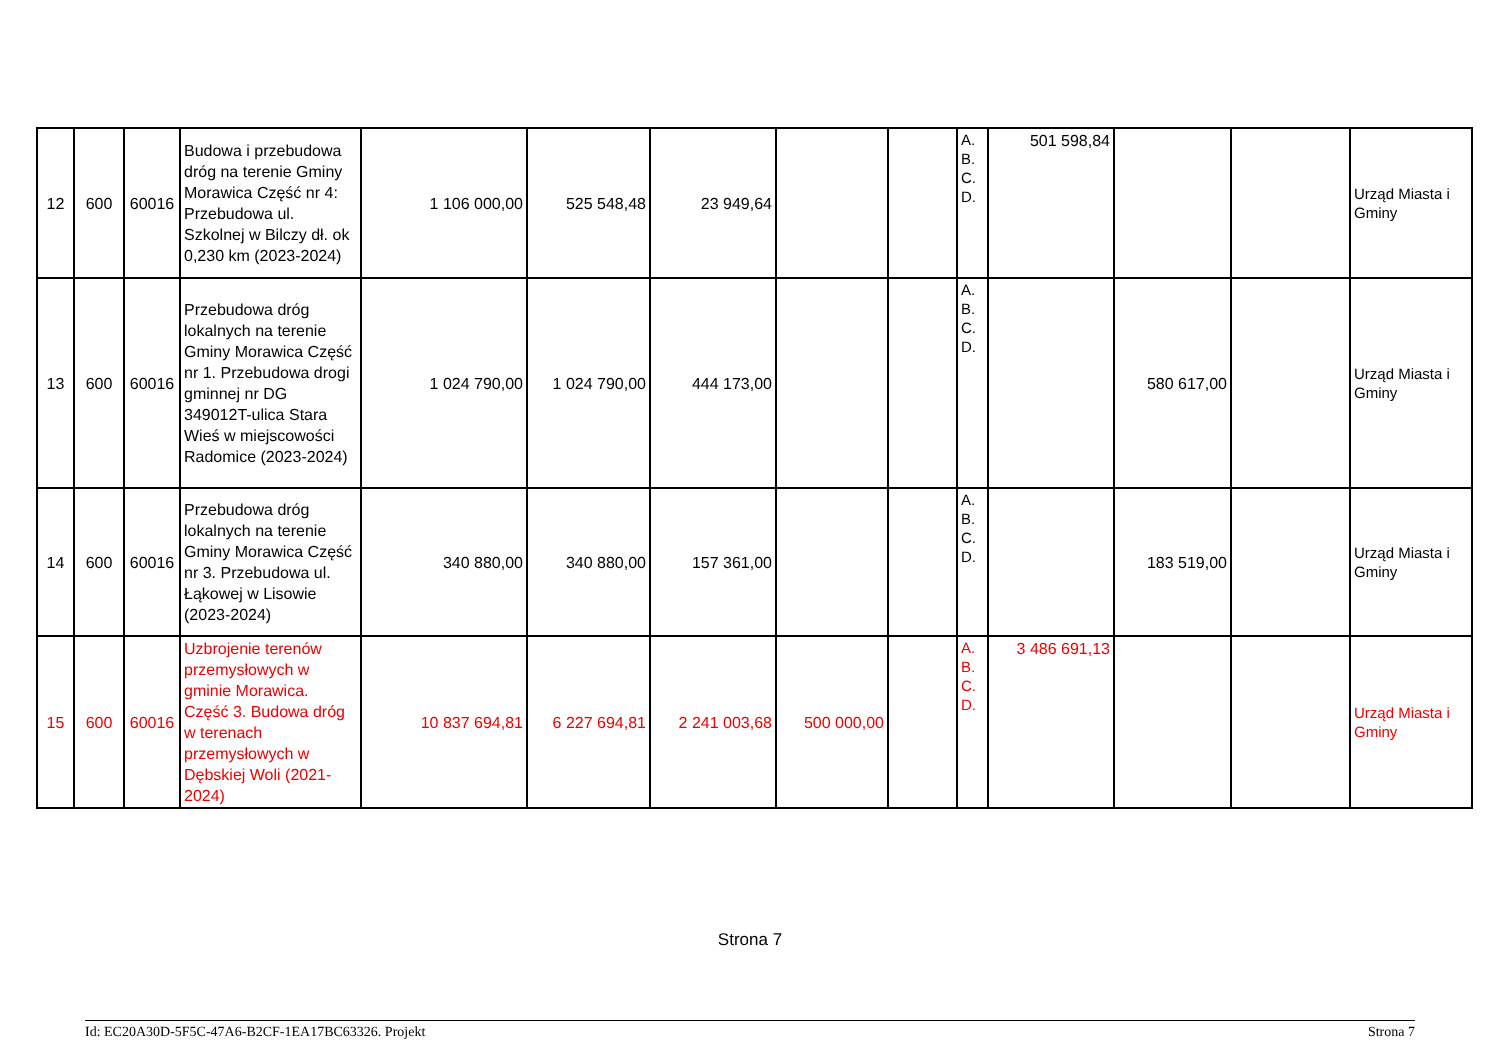| 12 | 600 | 60016 | Budowa i przebudowa dróg na terenie Gminy Morawica Część nr 4: Przebudowa ul. Szkolnej w Bilczy dł. ok 0,230 km (2023-2024) | 1 106 000,00 | 525 548,48 | 23 949,64 | | | A. B. C. D. | 501 598,84 | | | Urząd Miasta i Gminy |
| 13 | 600 | 60016 | Przebudowa dróg lokalnych na terenie Gminy Morawica Część nr 1. Przebudowa drogi gminnej nr DG 349012T-ulica Stara Wieś w miejscowości Radomice (2023-2024) | 1 024 790,00 | 1 024 790,00 | 444 173,00 | | | A. B. C. D. | | 580 617,00 | | Urząd Miasta i Gminy |
| 14 | 600 | 60016 | Przebudowa dróg lokalnych na terenie Gminy Morawica Część nr 3. Przebudowa ul. Łąkowej w Lisowie (2023-2024) | 340 880,00 | 340 880,00 | 157 361,00 | | | A. B. C. D. | | 183 519,00 | | Urząd Miasta i Gminy |
| 15 | 600 | 60016 | Uzbrojenie terenów przemysłowych w gminie Morawica. Część 3. Budowa dróg w terenach przemysłowych w Dębskiej Woli (2021-2024) | 10 837 694,81 | 6 227 694,81 | 2 241 003,68 | 500 000,00 | | A. B. C. D. | 3 486 691,13 | | | Urząd Miasta i Gminy |
Strona 7
Id: EC20A30D-5F5C-47A6-B2CF-1EA17BC63326. Projekt Strona 7